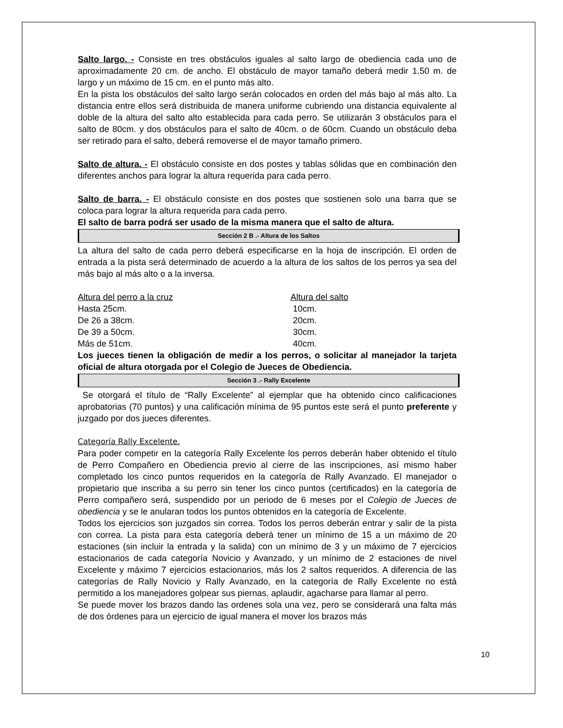Salto largo. - Consiste en tres obstáculos iguales al salto largo de obediencia cada uno de aproximadamente 20 cm. de ancho. El obstáculo de mayor tamaño deberá medir 1.50 m. de largo y un máximo de 15 cm. en el punto más alto.
En la pista los obstáculos del salto largo serán colocados en orden del más bajo al más alto. La distancia entre ellos será distribuida de manera uniforme cubriendo una distancia equivalente al doble de la altura del salto alto establecida para cada perro. Se utilizarán 3 obstáculos para el salto de 80cm. y dos obstáculos para el salto de 40cm. o de 60cm. Cuando un obstáculo deba ser retirado para el salto, deberá removerse el de mayor tamaño primero.
Salto de altura. - El obstáculo consiste en dos postes y tablas sólidas que en combinación den diferentes anchos para lograr la altura requerida para cada perro.
Salto de barra. - El obstáculo consiste en dos postes que sostienen solo una barra que se coloca para lograr la altura requerida para cada perro.
El salto de barra podrá ser usado de la misma manera que el salto de altura.
Sección 2 B .- Altura de los Saltos
La altura del salto de cada perro deberá especificarse en la hoja de inscripción. El orden de entrada a la pista será determinado de acuerdo a la altura de los saltos de los perros ya sea del más bajo al más alto o a la inversa.
Altura del perro a la cruz Altura del salto
Hasta 25cm. 10cm.
De 26 a 38cm. 20cm.
De 39 a 50cm. 30cm.
Más de 51cm. 40cm.
Los jueces tienen la obligación de medir a los perros, o solicitar al manejador la tarjeta oficial de altura otorgada por el Colegio de Jueces de Obediencia.
Sección 3 .- Rally Excelente
Se otorgará el título de “Rally Excelente” al ejemplar que ha obtenido cinco calificaciones aprobatorias (70 puntos) y una calificación mínima de 95 puntos este será el punto preferente y juzgado por dos jueces diferentes.
Categoría Rally Excelente.
Para poder competir en la categoría Rally Excelente los perros deberán haber obtenido el título de Perro Compañero en Obediencia previo al cierre de las inscripciones, así mismo haber completado los cinco puntos requeridos en la categoría de Rally Avanzado. El manejador o propietario que inscriba a su perro sin tener los cinco puntos (certificados) en la categoría de Perro compañero será, suspendido por un periodo de 6 meses por el Colegio de Jueces de obediencia y se le anularan todos los puntos obtenidos en la categoría de Excelente.
Todos los ejercicios son juzgados sin correa. Todos los perros deberán entrar y salir de la pista con correa. La pista para esta categoría deberá tener un mínimo de 15 a un máximo de 20 estaciones (sin incluir la entrada y la salida) con un mínimo de 3 y un máximo de 7 ejercicios estacionarios de cada categoría Novicio y Avanzado, y un mínimo de 2 estaciones de nivel Excelente y máximo 7 ejercicios estacionarios, más los 2 saltos requeridos. A diferencia de las categorías de Rally Novicio y Rally Avanzado, en la categoría de Rally Excelente no está permitido a los manejadores golpear sus piernas, aplaudir, agacharse para llamar al perro.
Se puede mover los brazos dando las ordenes sola una vez, pero se considerará una falta más de dos órdenes para un ejercicio de igual manera el mover los brazos más
10